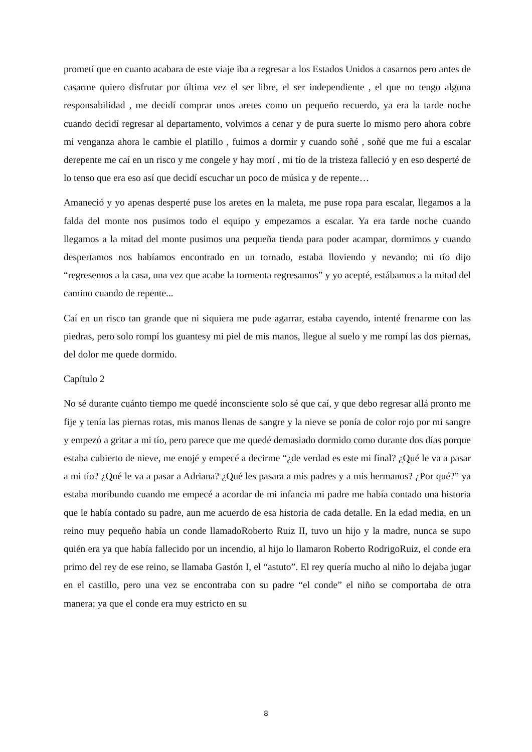prometí que en cuanto acabara de este viaje iba a regresar a los Estados Unidos a casarnos pero antes de casarme quiero disfrutar por última vez el ser libre, el ser independiente , el que no tengo alguna responsabilidad , me decidí comprar unos aretes como un pequeño recuerdo, ya era la tarde noche cuando decidí regresar al departamento, volvimos a cenar y de pura suerte lo mismo pero ahora cobre mi venganza ahora le cambie el platillo , fuimos a dormir y cuando soñé , soñé que me fui a escalar derepente me caí en un risco y me congele y hay morí , mi tío de la tristeza falleció y en eso desperté de lo tenso que era eso así que decidí escuchar un poco de música y de repente…
Amaneció y yo apenas desperté puse los aretes en la maleta, me puse ropa para escalar, llegamos a la falda del monte nos pusimos todo el equipo y empezamos a escalar. Ya era tarde noche cuando llegamos a la mitad del monte pusimos una pequeña tienda para poder acampar, dormimos y cuando despertamos nos habíamos encontrado en un tornado, estaba lloviendo y nevando; mi tío dijo “regresemos a la casa, una vez que acabe la tormenta regresamos” y yo acepté, estábamos a la mitad del camino cuando de repente...
Caí en un risco tan grande que ni siquiera me pude agarrar, estaba cayendo, intenté frenarme con las piedras, pero solo rompí los guantesy mi piel de mis manos, llegue al suelo y me rompí las dos piernas, del dolor me quede dormido.
Capítulo 2
No sé durante cuánto tiempo me quedé inconsciente solo sé que caí, y que debo regresar allá pronto me fije y tenía las piernas rotas, mis manos llenas de sangre y la nieve se ponía de color rojo por mi sangre y empezó a gritar a mi tío, pero parece que me quedé demasiado dormido como durante dos días porque estaba cubierto de nieve, me enojé y empecé a decirme “¿de verdad es este mi final? ¿Qué le va a pasar a mi tío? ¿Qué le va a pasar a Adriana? ¿Qué les pasara a mis padres y a mis hermanos? ¿Por qué?” ya estaba moribundo cuando me empecé a acordar de mi infancia mi padre me había contado una historia que le había contado su padre, aun me acuerdo de esa historia de cada detalle. En la edad media, en un reino muy pequeño había un conde llamadoRoberto Ruiz II, tuvo un hijo y la madre, nunca se supo quién era ya que había fallecido por un incendio, al hijo lo llamaron Roberto RodrigoRuiz, el conde era primo del rey de ese reino, se llamaba Gastón I, el “astuto”. El rey quería mucho al niño lo dejaba jugar en el castillo, pero una vez se encontraba con su padre “el conde” el niño se comportaba de otra manera; ya que el conde era muy estricto en su
8